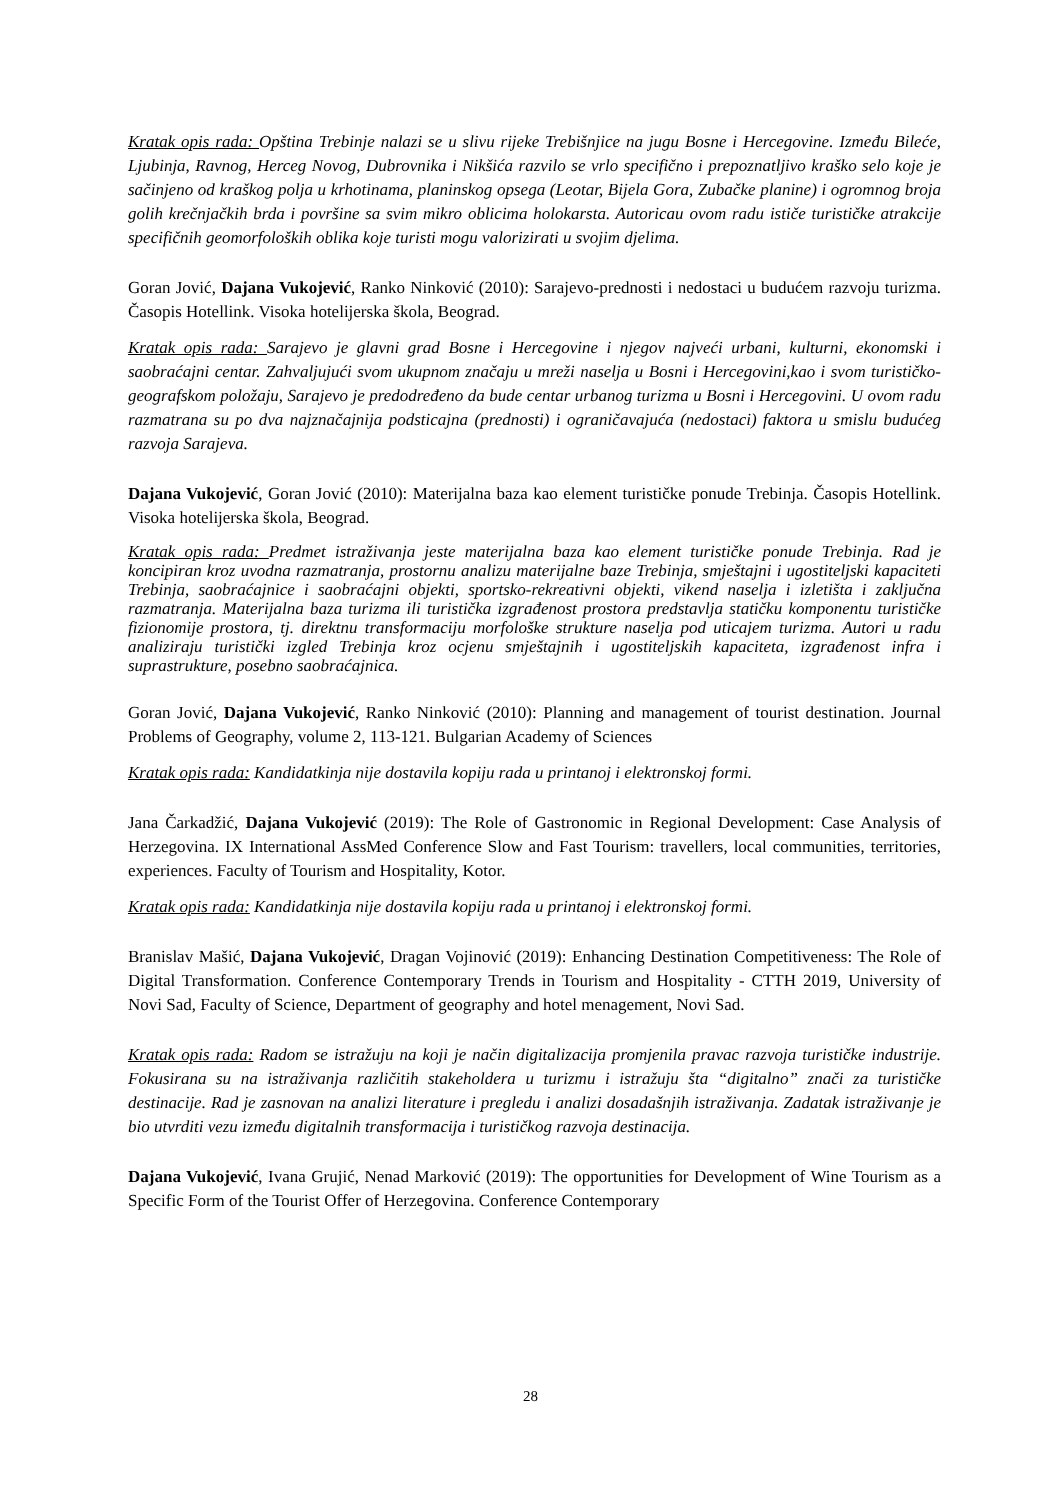Kratak opis rada: Opština Trebinje nalazi se u slivu rijeke Trebišnjice na jugu Bosne i Hercegovine. Između Bileće, Ljubinja, Ravnog, Herceg Novog, Dubrovnika i Nikšića razvilo se vrlo specifično i prepoznatljivo kraško selo koje je sačinjeno od kraškog polja u krhotinama, planinskog opsega (Leotar, Bijela Gora, Zubačke planine) i ogromnog broja golih krečnjačkih brda i površine sa svim mikro oblicima holokarsta. Autoricau ovom radu ističe turističke atrakcije specifičnih geomorfoloških oblika koje turisti mogu valorizirati u svojim djelima.
Goran Jović, Dajana Vukojević, Ranko Ninković (2010): Sarajevo-prednosti i nedostaci u budućem razvoju turizma. Časopis Hotellink. Visoka hotelijerska škola, Beograd.
Kratak opis rada: Sarajevo je glavni grad Bosne i Hercegovine i njegov najveći urbani, kulturni, ekonomski i saobraćajni centar. Zahvaljujući svom ukupnom značaju u mreži naselja u Bosni i Hercegovini,kao i svom turističko-geografskom položaju, Sarajevo je predodređeno da bude centar urbanog turizma u Bosni i Hercegovini. U ovom radu razmatrana su po dva najznačajnija podsticajna (prednosti) i ograničavajuća (nedostaci) faktora u smislu budućeg razvoja Sarajeva.
Dajana Vukojević, Goran Jović (2010): Materijalna baza kao element turističke ponude Trebinja. Časopis Hotellink. Visoka hotelijerska škola, Beograd.
Kratak opis rada: Predmet istraživanja jeste materijalna baza kao element turističke ponude Trebinja. Rad je koncipiran kroz uvodna razmatranja, prostornu analizu materijalne baze Trebinja, smještajni i ugostiteljski kapaciteti Trebinja, saobraćajnice i saobraćajni objekti, sportsko-rekreativni objekti, vikend naselja i izletišta i zaključna razmatranja. Materijalna baza turizma ili turistička izgrađenost prostora predstavlja statičku komponentu turističke fizionomije prostora, tj. direktnu transformaciju morfološke strukture naselja pod uticajem turizma. Autori u radu analiziraju turistički izgled Trebinja kroz ocjenu smještajnih i ugostiteljskih kapaciteta, izgrađenost infra i suprastrukture, posebno saobraćajnica.
Goran Jović, Dajana Vukojević, Ranko Ninković (2010): Planning and management of tourist destination. Journal Problems of Geography, volume 2, 113-121. Bulgarian Academy of Sciences
Kratak opis rada: Kandidatkinja nije dostavila kopiju rada u printanoj i elektronskoj formi.
Jana Čarkadžić, Dajana Vukojević (2019): The Role of Gastronomic in Regional Development: Case Analysis of Herzegovina. IX International AssMed Conference Slow and Fast Tourism: travellers, local communities, territories, experiences. Faculty of Tourism and Hospitality, Kotor.
Kratak opis rada: Kandidatkinja nije dostavila kopiju rada u printanoj i elektronskoj formi.
Branislav Mašić, Dajana Vukojević, Dragan Vojinović (2019): Enhancing Destination Competitiveness: The Role of Digital Transformation. Conference Contemporary Trends in Tourism and Hospitality - CTTH 2019, University of Novi Sad, Faculty of Science, Department of geography and hotel menagement, Novi Sad.
Kratak opis rada: Radom se istražuju na koji je način digitalizacija promjenila pravac razvoja turističke industrije. Fokusirana su na istraživanja različitih stakeholdera u turizmu i istražuju šta “digitalno” znači za turističke destinacije. Rad je zasnovan na analizi literature i pregledu i analizi dosadašnjih istraživanja. Zadatak istraživanje je bio utvrditi vezu između digitalnih transformacija i turističkog razvoja destinacija.
Dajana Vukojević, Ivana Grujić, Nenad Marković (2019): The opportunities for Development of Wine Tourism as a Specific Form of the Tourist Offer of Herzegovina. Conference Contemporary
28